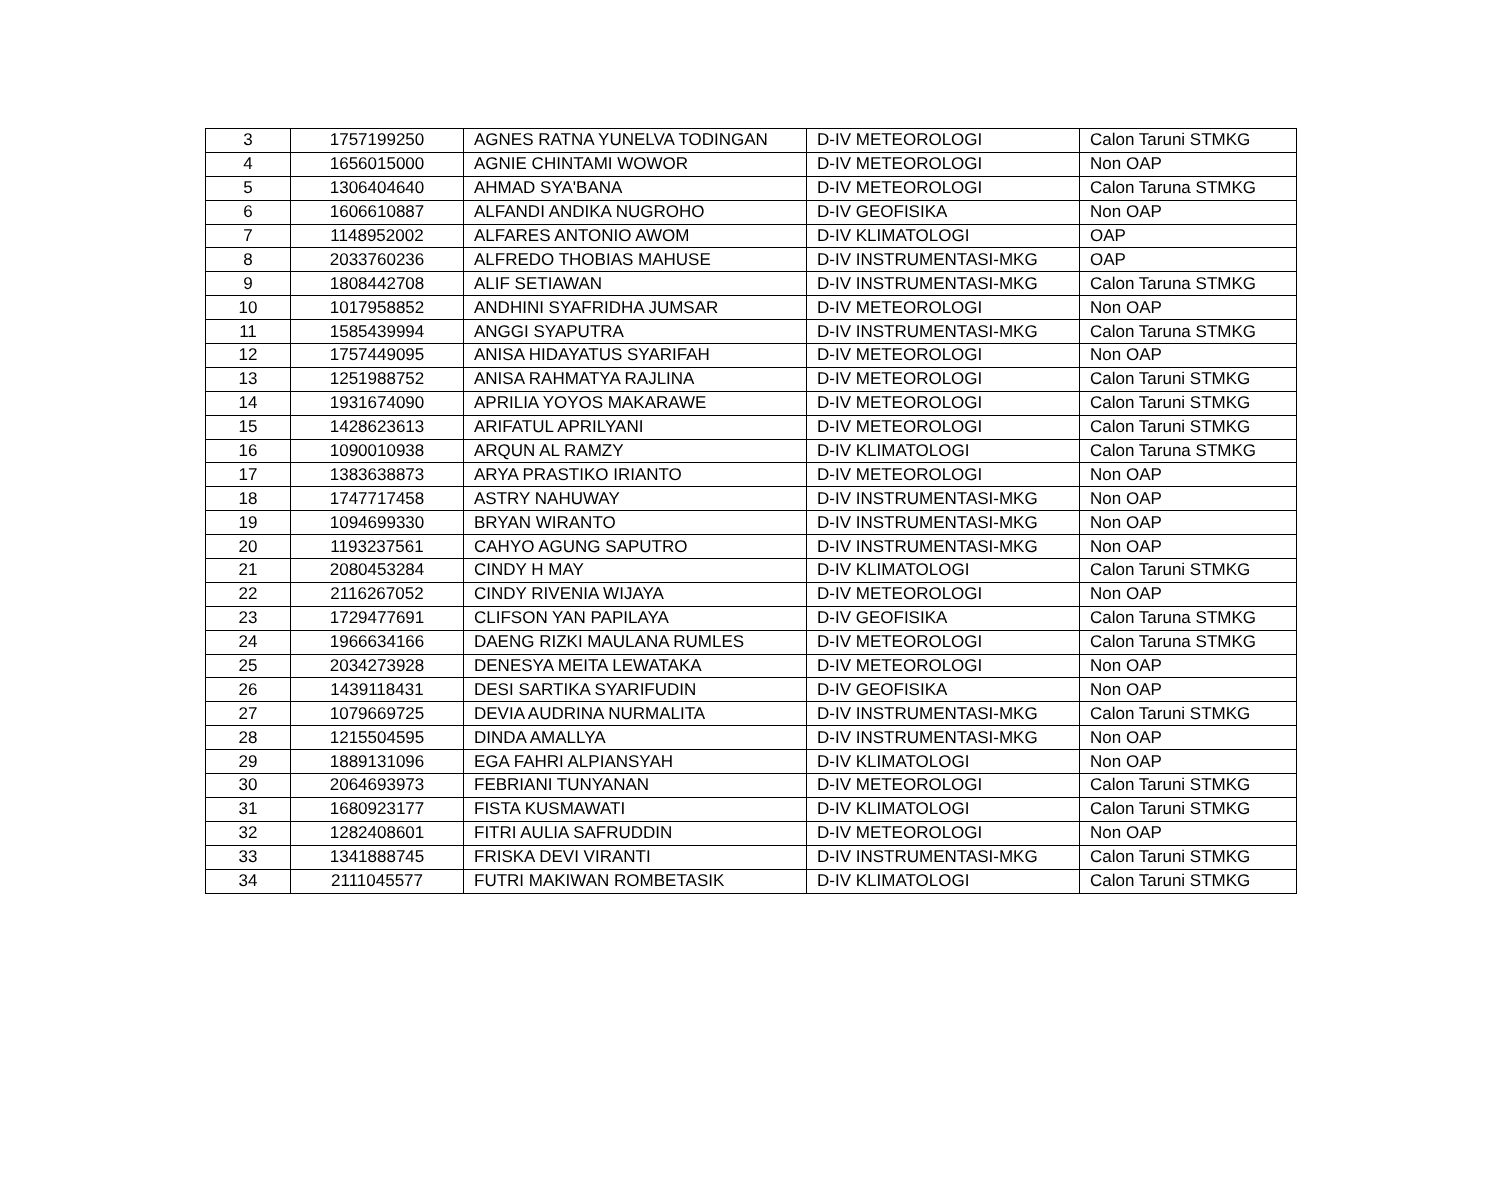| 3 | 1757199250 | AGNES RATNA YUNELVA TODINGAN | D-IV METEOROLOGI | Calon Taruni STMKG |
| 4 | 1656015000 | AGNIE CHINTAMI WOWOR | D-IV METEOROLOGI | Non OAP |
| 5 | 1306404640 | AHMAD SYA'BANA | D-IV METEOROLOGI | Calon Taruna STMKG |
| 6 | 1606610887 | ALFANDI ANDIKA NUGROHO | D-IV GEOFISIKA | Non OAP |
| 7 | 1148952002 | ALFARES ANTONIO AWOM | D-IV KLIMATOLOGI | OAP |
| 8 | 2033760236 | ALFREDO THOBIAS MAHUSE | D-IV INSTRUMENTASI-MKG | OAP |
| 9 | 1808442708 | ALIF SETIAWAN | D-IV INSTRUMENTASI-MKG | Calon Taruna STMKG |
| 10 | 1017958852 | ANDHINI SYAFRIDHA JUMSAR | D-IV METEOROLOGI | Non OAP |
| 11 | 1585439994 | ANGGI SYAPUTRA | D-IV INSTRUMENTASI-MKG | Calon Taruna STMKG |
| 12 | 1757449095 | ANISA HIDAYATUS SYARIFAH | D-IV METEOROLOGI | Non OAP |
| 13 | 1251988752 | ANISA RAHMATYA RAJLINA | D-IV METEOROLOGI | Calon Taruni STMKG |
| 14 | 1931674090 | APRILIA YOYOS MAKARAWE | D-IV METEOROLOGI | Calon Taruni STMKG |
| 15 | 1428623613 | ARIFATUL APRILYANI | D-IV METEOROLOGI | Calon Taruni STMKG |
| 16 | 1090010938 | ARQUN AL RAMZY | D-IV KLIMATOLOGI | Calon Taruna STMKG |
| 17 | 1383638873 | ARYA PRASTIKO IRIANTO | D-IV METEOROLOGI | Non OAP |
| 18 | 1747717458 | ASTRY NAHUWAY | D-IV INSTRUMENTASI-MKG | Non OAP |
| 19 | 1094699330 | BRYAN WIRANTO | D-IV INSTRUMENTASI-MKG | Non OAP |
| 20 | 1193237561 | CAHYO AGUNG SAPUTRO | D-IV INSTRUMENTASI-MKG | Non OAP |
| 21 | 2080453284 | CINDY H MAY | D-IV KLIMATOLOGI | Calon Taruni STMKG |
| 22 | 2116267052 | CINDY RIVENIA WIJAYA | D-IV METEOROLOGI | Non OAP |
| 23 | 1729477691 | CLIFSON YAN PAPILAYA | D-IV GEOFISIKA | Calon Taruna STMKG |
| 24 | 1966634166 | DAENG RIZKI MAULANA RUMLES | D-IV METEOROLOGI | Calon Taruna STMKG |
| 25 | 2034273928 | DENESYA MEITA LEWATAKA | D-IV METEOROLOGI | Non OAP |
| 26 | 1439118431 | DESI SARTIKA SYARIFUDIN | D-IV GEOFISIKA | Non OAP |
| 27 | 1079669725 | DEVIA AUDRINA NURMALITA | D-IV INSTRUMENTASI-MKG | Calon Taruni STMKG |
| 28 | 1215504595 | DINDA AMALLYA | D-IV INSTRUMENTASI-MKG | Non OAP |
| 29 | 1889131096 | EGA FAHRI ALPIANSYAH | D-IV KLIMATOLOGI | Non OAP |
| 30 | 2064693973 | FEBRIANI TUNYANAN | D-IV METEOROLOGI | Calon Taruni STMKG |
| 31 | 1680923177 | FISTA KUSMAWATI | D-IV KLIMATOLOGI | Calon Taruni STMKG |
| 32 | 1282408601 | FITRI AULIA SAFRUDDIN | D-IV METEOROLOGI | Non OAP |
| 33 | 1341888745 | FRISKA DEVI VIRANTI | D-IV INSTRUMENTASI-MKG | Calon Taruni STMKG |
| 34 | 2111045577 | FUTRI MAKIWAN ROMBETASIK | D-IV KLIMATOLOGI | Calon Taruni STMKG |